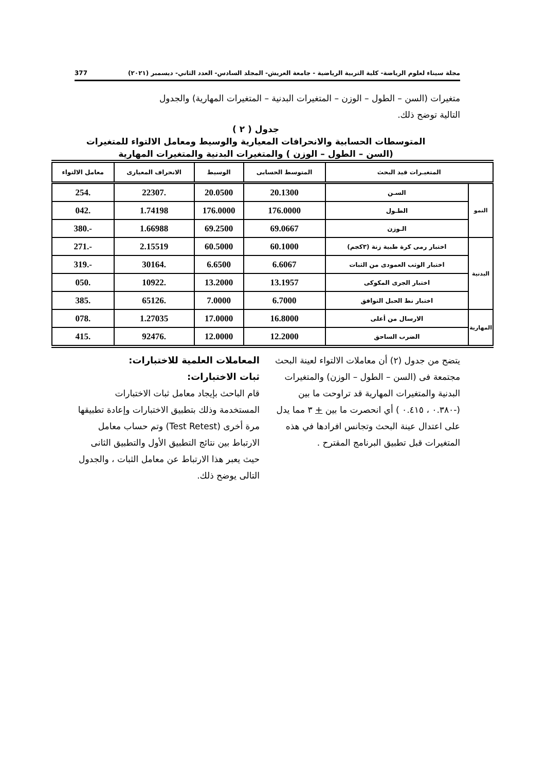مجلة سيناء لعلوم الرياضة- كلية التربية الرياضية - جامعة العريش- المجلد السادس- العدد الثاني- ديسمبر (٢٠٢١) 377
متغيرات (السن – الطول – الوزن – المتغيرات البدنية – المتغيرات المهارية) والجدول التالية توضح ذلك.
جدول ( ٢ )
المتوسطات الحسابية والانحرافات المعيارية والوسيط ومعامل الالتواء للمتغيرات
(السن – الطول – الوزن ) والمتغيرات البدنية والمتغيرات المهارية
| المتغيـرات قيد البحث | | المتوسط الحسابى | الوسيط | الانحراف المعيارى | معامل الالتواء |
| --- | --- | --- | --- | --- | --- |
| النمو | السـن | 20.1300 | 20.0500 | .22307 | .254 |
| | الطـول | 176.0000 | 176.0000 | 1.74198 | .042 |
| | الـوزن | 69.0667 | 69.2500 | 1.66988 | -.380 |
| البدنية | اختبار رمى كرة طبية زنة (٣كجم) | 60.1000 | 60.5000 | 2.15519 | -.271 |
| | اختبار الوثب العمودى من الثبات | 6.6067 | 6.6500 | .30164 | -.319 |
| | اختبار الجرى المكوكى | 13.1957 | 13.2000 | .10922 | .050 |
| | اختبار نط الحبل التوافق | 6.7000 | 7.0000 | .65126 | .385 |
| المهارية | الارسال من أعلى | 16.8000 | 17.0000 | 1.27035 | .078 |
| | الضرب الساحق | 12.2000 | 12.0000 | .92476 | .415 |
يتضح من جدول (٢) أن معاملات الالتواء لعينة البحث مجتمعة فى (السن – الطول – الوزن) والمتغيرات البدنية والمتغيرات المهارية قد تراوحت ما بين (-٠.٣٨٠ ، ٠.٤١٥ ) أي انحصرت ما بين + ٣ مما يدل على اعتدال عينة البحث وتجانس افرادها في هذه المتغيرات قبل تطبيق البرنامج المقترح .
المعاملات العلمية للاختبارات:
ثبات الاختبارات:
قام الباحث بإيجاد معامل ثبات الاختبارات المستخدمة وذلك بتطبيق الاختبارات وإعادة تطبيقها مرة أخرى (Test Retest) وتم حساب معامل الارتباط بين نتائج التطبيق الأول والتطبيق الثانى حيث يعبر هذا الارتباط عن معامل الثبات ، والجدول التالى يوضح ذلك.